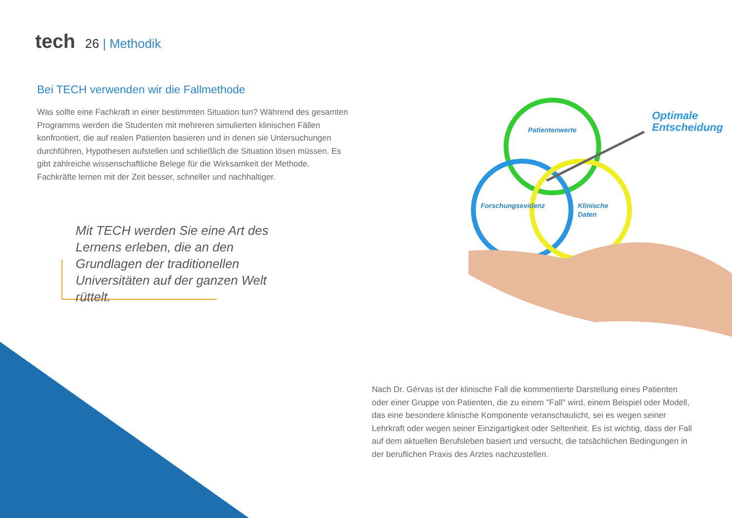tech 26 | Methodik
Bei TECH verwenden wir die Fallmethode
Was sollte eine Fachkraft in einer bestimmten Situation tun? Während des gesamten Programms werden die Studenten mit mehreren simulierten klinischen Fällen konfrontiert, die auf realen Patienten basieren und in denen sie Untersuchungen durchführen, Hypothesen aufstellen und schließlich die Situation lösen müssen. Es gibt zahlreiche wissenschaftliche Belege für die Wirksamkeit der Methode. Fachkräfte lernen mit der Zeit besser, schneller und nachhaltiger.
Mit TECH werden Sie eine Art des Lernens erleben, die an den Grundlagen der traditionellen Universitäten auf der ganzen Welt rüttelt.
Patientenwerte
Forschungsevidenz
Klinische
Daten
Optimale
Entscheidung
Nach Dr. Gérvas ist der klinische Fall die kommentierte Darstellung eines Patienten oder einer Gruppe von Patienten, die zu einem "Fall" wird, einem Beispiel oder Modell, das eine besondere klinische Komponente veranschaulicht, sei es wegen seiner Lehrkraft oder wegen seiner Einzigartigkeit oder Seltenheit. Es ist wichtig, dass der Fall auf dem aktuellen Berufsleben basiert und versucht, die tatsächlichen Bedingungen in der beruflichen Praxis des Arztes nachzustellen.